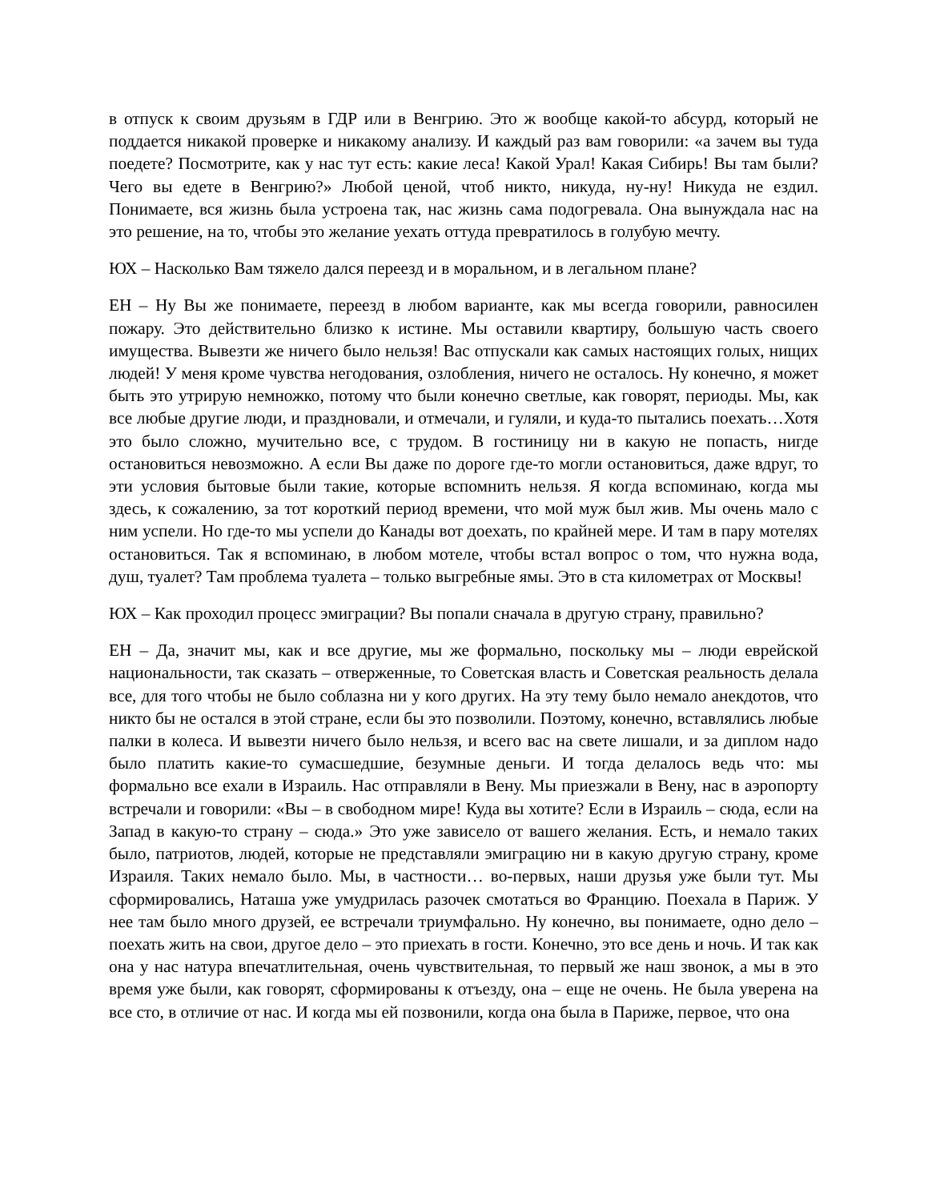в отпуск к своим друзьям в ГДР или в Венгрию. Это ж вообще какой-то абсурд, который не поддается никакой проверке и никакому анализу. И каждый раз вам говорили: «а зачем вы туда поедете? Посмотрите, как у нас тут есть: какие леса! Какой Урал! Какая Сибирь! Вы там были? Чего вы едете в Венгрию?» Любой ценой, чтоб никто, никуда, ну-ну! Никуда не ездил. Понимаете, вся жизнь была устроена так, нас жизнь сама подогревала. Она вынуждала нас на это решение, на то, чтобы это желание уехать оттуда превратилось в голубую мечту.
ЮХ – Насколько Вам тяжело дался переезд и в моральном, и в легальном плане?
ЕН – Ну Вы же понимаете, переезд в любом варианте, как мы всегда говорили, равносилен пожару. Это действительно близко к истине. Мы оставили квартиру, большую часть своего имущества. Вывезти же ничего было нельзя! Вас отпускали как самых настоящих голых, нищих людей! У меня кроме чувства негодования, озлобления, ничего не осталось. Ну конечно, я может быть это утрирую немножко, потому что были конечно светлые, как говорят, периоды. Мы, как все любые другие люди, и праздновали, и отмечали, и гуляли, и куда-то пытались поехать…Хотя это было сложно, мучительно все, с трудом. В гостиницу ни в какую не попасть, нигде остановиться невозможно. А если Вы даже по дороге где-то могли остановиться, даже вдруг, то эти условия бытовые были такие, которые вспомнить нельзя. Я когда вспоминаю, когда мы здесь, к сожалению, за тот короткий период времени, что мой муж был жив. Мы очень мало с ним успели. Но где-то мы успели до Канады вот доехать, по крайней мере. И там в пару мотелях остановиться. Так я вспоминаю, в любом мотеле, чтобы встал вопрос о том, что нужна вода, душ, туалет? Там проблема туалета – только выгребные ямы. Это в ста километрах от Москвы!
ЮХ – Как проходил процесс эмиграции? Вы попали сначала в другую страну, правильно?
ЕН – Да, значит мы, как и все другие, мы же формально, поскольку мы – люди еврейской национальности, так сказать – отверженные, то Советская власть и Советская реальность делала все, для того чтобы не было соблазна ни у кого других. На эту тему было немало анекдотов, что никто бы не остался в этой стране, если бы это позволили. Поэтому, конечно, вставлялись любые палки в колеса. И вывезти ничего было нельзя, и всего вас на свете лишали, и за диплом надо было платить какие-то сумасшедшие, безумные деньги. И тогда делалось ведь что: мы формально все ехали в Израиль. Нас отправляли в Вену. Мы приезжали в Вену, нас в аэропорту встречали и говорили: «Вы – в свободном мире! Куда вы хотите? Если в Израиль – сюда, если на Запад в какую-то страну – сюда.» Это уже зависело от вашего желания. Есть, и немало таких было, патриотов, людей, которые не представляли эмиграцию ни в какую другую страну, кроме Израиля. Таких немало было. Мы, в частности… во-первых, наши друзья уже были тут. Мы сформировались, Наташа уже умудрилась разочек смотаться во Францию. Поехала в Париж. У нее там было много друзей, ее встречали триумфально. Ну конечно, вы понимаете, одно дело – поехать жить на свои, другое дело – это приехать в гости. Конечно, это все день и ночь. И так как она у нас натура впечатлительная, очень чувствительная, то первый же наш звонок, а мы в это время уже были, как говорят, сформированы к отъезду, она – еще не очень. Не была уверена на все сто, в отличие от нас. И когда мы ей позвонили, когда она была в Париже, первое, что она